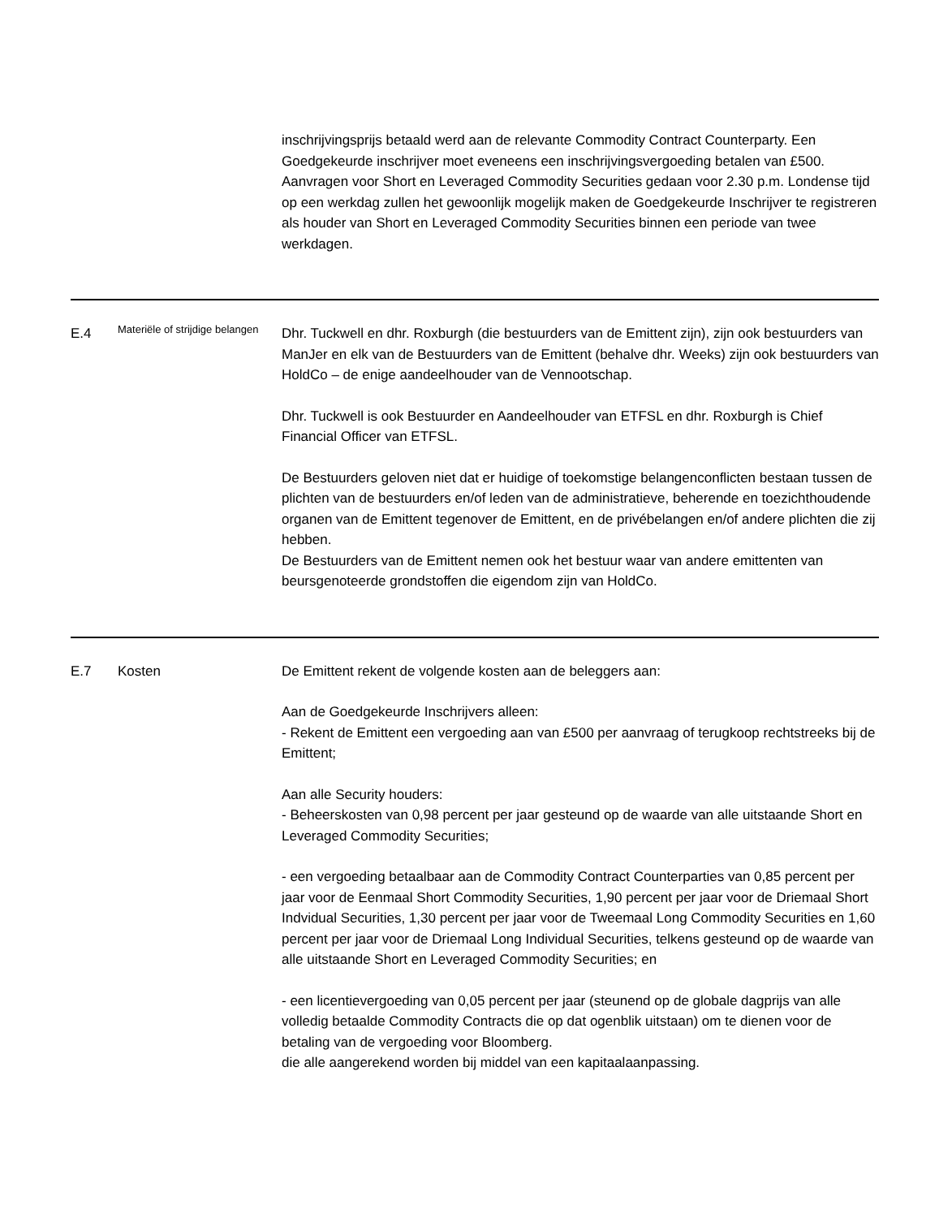| | | inschrijvingsprijs betaald werd aan de relevante Commodity Contract Counterparty. Een Goedgekeurde inschrijver moet eveneens een inschrijvingsvergoeding betalen van £500. Aanvragen voor Short en Leveraged Commodity Securities gedaan voor 2.30 p.m. Londense tijd op een werkdag zullen het gewoonlijk mogelijk maken de Goedgekeurde Inschrijver te registreren als houder van Short en Leveraged Commodity Securities binnen een periode van twee werkdagen. |
| E.4 | Materiële of strijdige belangen | Dhr. Tuckwell en dhr. Roxburgh (die bestuurders van de Emittent zijn), zijn ook bestuurders van ManJer en elk van de Bestuurders van de Emittent (behalve dhr. Weeks) zijn ook bestuurders van HoldCo – de enige aandeelhouder van de Vennootschap. Dhr. Tuckwell is ook Bestuurder en Aandeelhouder van ETFSL en dhr. Roxburgh is Chief Financial Officer van ETFSL. De Bestuurders geloven niet dat er huidige of toekomstige belangenconflicten bestaan tussen de plichten van de bestuurders en/of leden van de administratieve, beherende en toezichthoudende organen van de Emittent tegenover de Emittent, en de privébelangen en/of andere plichten die zij hebben. De Bestuurders van de Emittent nemen ook het bestuur waar van andere emittenten van beursgenoteerde grondstoffen die eigendom zijn van HoldCo. |
| E.7 | Kosten | De Emittent rekent de volgende kosten aan de beleggers aan: Aan de Goedgekeurde Inschrijvers alleen: - Rekent de Emittent een vergoeding aan van £500 per aanvraag of terugkoop rechtstreeks bij de Emittent; Aan alle Security houders: - Beheerskosten van 0,98 percent per jaar gesteund op de waarde van alle uitstaande Short en Leveraged Commodity Securities; - een vergoeding betaalbaar aan de Commodity Contract Counterparties van 0,85 percent per jaar voor de Eenmaal Short Commodity Securities, 1,90 percent per jaar voor de Driemaal Short Indvidual Securities, 1,30 percent per jaar voor de Tweemaal Long Commodity Securities en 1,60 percent per jaar voor de Driemaal Long Individual Securities, telkens gesteund op de waarde van alle uitstaande Short en Leveraged Commodity Securities; en - een licentievergoeding van 0,05 percent per jaar (steunend op de globale dagprijs van alle volledig betaalde Commodity Contracts die op dat ogenblik uitstaan) om te dienen voor de betaling van de vergoeding voor Bloomberg. die alle aangerekend worden bij middel van een kapitaalaanpassing. |